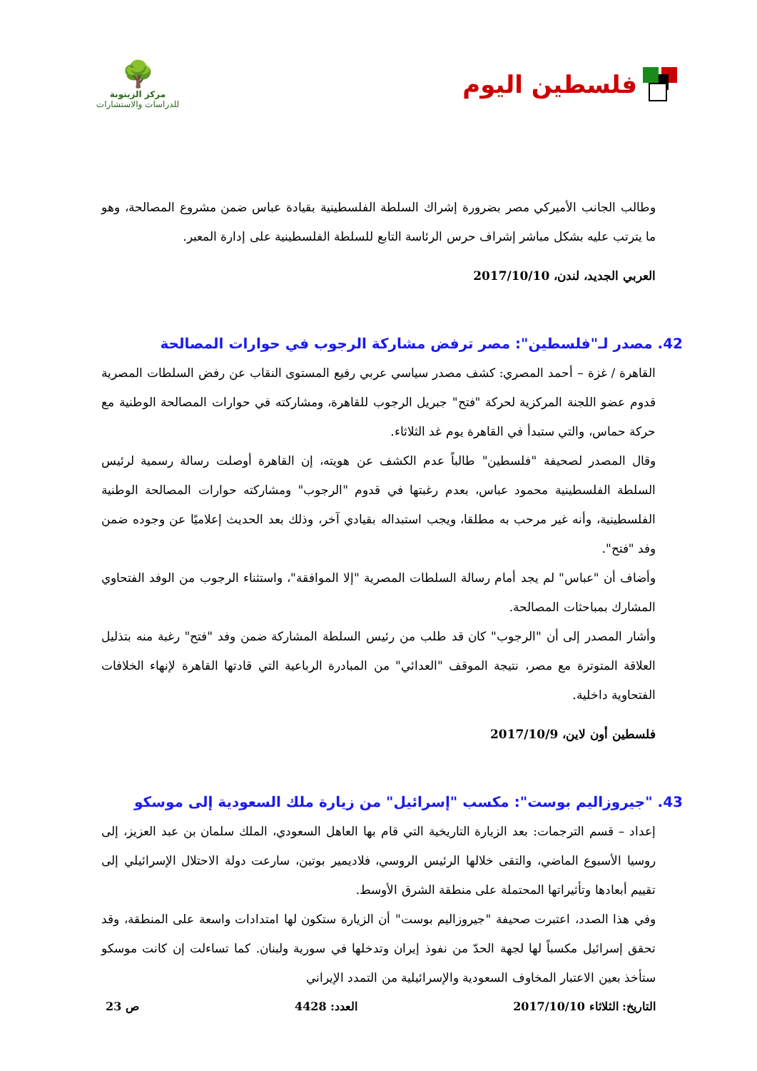فلسطين اليوم
🌳
مركز الزيتونة
للدراسات والاستشارات
وطالب الجانب الأميركي مصر بضرورة إشراك السلطة الفلسطينية بقيادة عباس ضمن مشروع المصالحة، وهو ما يترتب عليه بشكل مباشر إشراف حرس الرئاسة التابع للسلطة الفلسطينية على إدارة المعبر.
العربي الجديد، لندن، 2017/10/10
42. مصدر لـ"فلسطين": مصر ترفض مشاركة الرجوب في حوارات المصالحة
القاهرة / غزة – أحمد المصري: كشف مصدر سياسي عربي رفيع المستوى النقاب عن رفض السلطات المصرية قدوم عضو اللجنة المركزية لحركة "فتح" جبريل الرجوب للقاهرة، ومشاركته في حوارات المصالحة الوطنية مع حركة حماس، والتي ستبدأ في القاهرة يوم غد الثلاثاء.
وقال المصدر لصحيفة "فلسطين" طالباً عدم الكشف عن هويته، إن القاهرة أوصلت رسالة رسمية لرئيس السلطة الفلسطينية محمود عباس، بعدم رغبتها في قدوم "الرجوب" ومشاركته حوارات المصالحة الوطنية الفلسطينية، وأنه غير مرحب به مطلقا، ويجب استبداله بقيادي آخر، وذلك بعد الحديث إعلاميًا عن وجوده ضمن وفد "فتح".
وأضاف أن "عباس" لم يجد أمام رسالة السلطات المصرية "إلا الموافقة"، واستثناء الرجوب من الوفد الفتحاوي المشارك بمباحثات المصالحة.
وأشار المصدر إلى أن "الرجوب" كان قد طلب من رئيس السلطة المشاركة ضمن وفد "فتح" رغبة منه بتذليل العلاقة المتوترة مع مصر، نتيجة الموقف "العدائي" من المبادرة الرباعية التي قادتها القاهرة لإنهاء الخلافات الفتحاوية داخلية.
فلسطين أون لاين، 2017/10/9
43. "جيروزاليم بوست": مكسب "إسرائيل" من زيارة ملك السعودية إلى موسكو
إعداد – قسم الترجمات: بعد الزيارة التاريخية التي قام بها العاهل السعودي، الملك سلمان بن عبد العزيز، إلى روسيا الأسبوع الماضي، والتقى خلالها الرئيس الروسي، فلاديمير بوتين، سارعت دولة الاحتلال الإسرائيلي إلى تقييم أبعادها وتأثيراتها المحتملة على منطقة الشرق الأوسط.
وفي هذا الصدد، اعتبرت صحيفة "جيروزاليم بوست" أن الزيارة ستكون لها امتدادات واسعة على المنطقة، وقد تحقق إسرائيل مكسباً لها لجهة الحدّ من نفوذ إيران وتدخلها في سورية ولبنان. كما تساءلت إن كانت موسكو ستأخذ بعين الاعتبار المخاوف السعودية والإسرائيلية من التمدد الإيراني
التاريخ: الثلاثاء 2017/10/10 العدد: 4428 ص 23